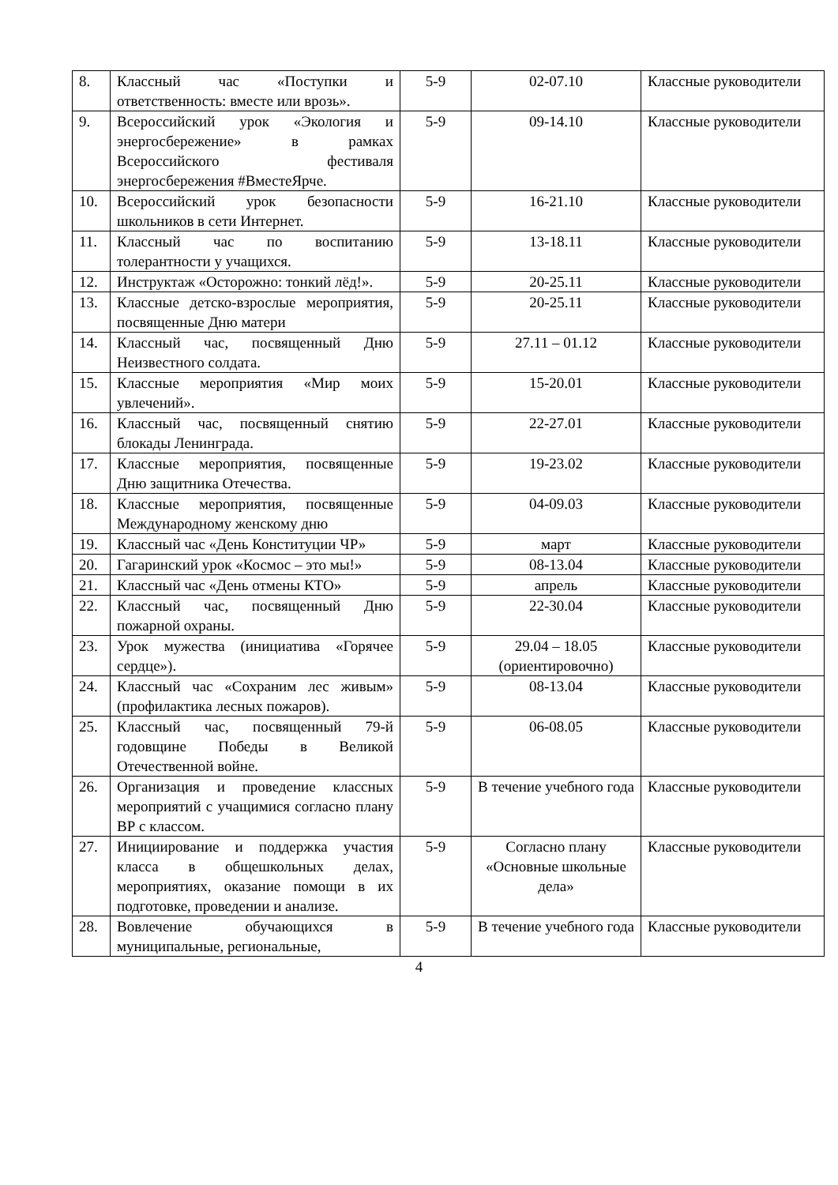| 8. | Классный час «Поступки и ответственность: вместе или врозь». | 5-9 | 02-07.10 | Классные руководители |
| 9. | Всероссийский урок «Экология и энергосбережение» в рамках Всероссийского фестиваля энергосбережения #ВместеЯрче. | 5-9 | 09-14.10 | Классные руководители |
| 10. | Всероссийский урок безопасности школьников в сети Интернет. | 5-9 | 16-21.10 | Классные руководители |
| 11. | Классный час по воспитанию толерантности у учащихся. | 5-9 | 13-18.11 | Классные руководители |
| 12. | Инструктаж «Осторожно: тонкий лёд!». | 5-9 | 20-25.11 | Классные руководители |
| 13. | Классные детско-взрослые мероприятия, посвященные Дню матери | 5-9 | 20-25.11 | Классные руководители |
| 14. | Классный час, посвященный Дню Неизвестного солдата. | 5-9 | 27.11 – 01.12 | Классные руководители |
| 15. | Классные мероприятия «Мир моих увлечений». | 5-9 | 15-20.01 | Классные руководители |
| 16. | Классный час, посвященный снятию блокады Ленинграда. | 5-9 | 22-27.01 | Классные руководители |
| 17. | Классные мероприятия, посвященные Дню защитника Отечества. | 5-9 | 19-23.02 | Классные руководители |
| 18. | Классные мероприятия, посвященные Международному женскому дню | 5-9 | 04-09.03 | Классные руководители |
| 19. | Классный час «День Конституции ЧР» | 5-9 | март | Классные руководители |
| 20. | Гагаринский урок «Космос – это мы!» | 5-9 | 08-13.04 | Классные руководители |
| 21. | Классный час «День отмены КТО» | 5-9 | апрель | Классные руководители |
| 22. | Классный час, посвященный Дню пожарной охраны. | 5-9 | 22-30.04 | Классные руководители |
| 23. | Урок мужества (инициатива «Горячее сердце»). | 5-9 | 29.04 – 18.05 (ориентировочно) | Классные руководители |
| 24. | Классный час «Сохраним лес живым» (профилактика лесных пожаров). | 5-9 | 08-13.04 | Классные руководители |
| 25. | Классный час, посвященный 79-й годовщине Победы в Великой Отечественной войне. | 5-9 | 06-08.05 | Классные руководители |
| 26. | Организация и проведение классных мероприятий с учащимися согласно плану ВР с классом. | 5-9 | В течение учебного года | Классные руководители |
| 27. | Инициирование и поддержка участия класса в общешкольных делах, мероприятиях, оказание помощи в их подготовке, проведении и анализе. | 5-9 | Согласно плану «Основные школьные дела» | Классные руководители |
| 28. | Вовлечение обучающихся в муниципальные, региональные, | 5-9 | В течение учебного года | Классные руководители |
4